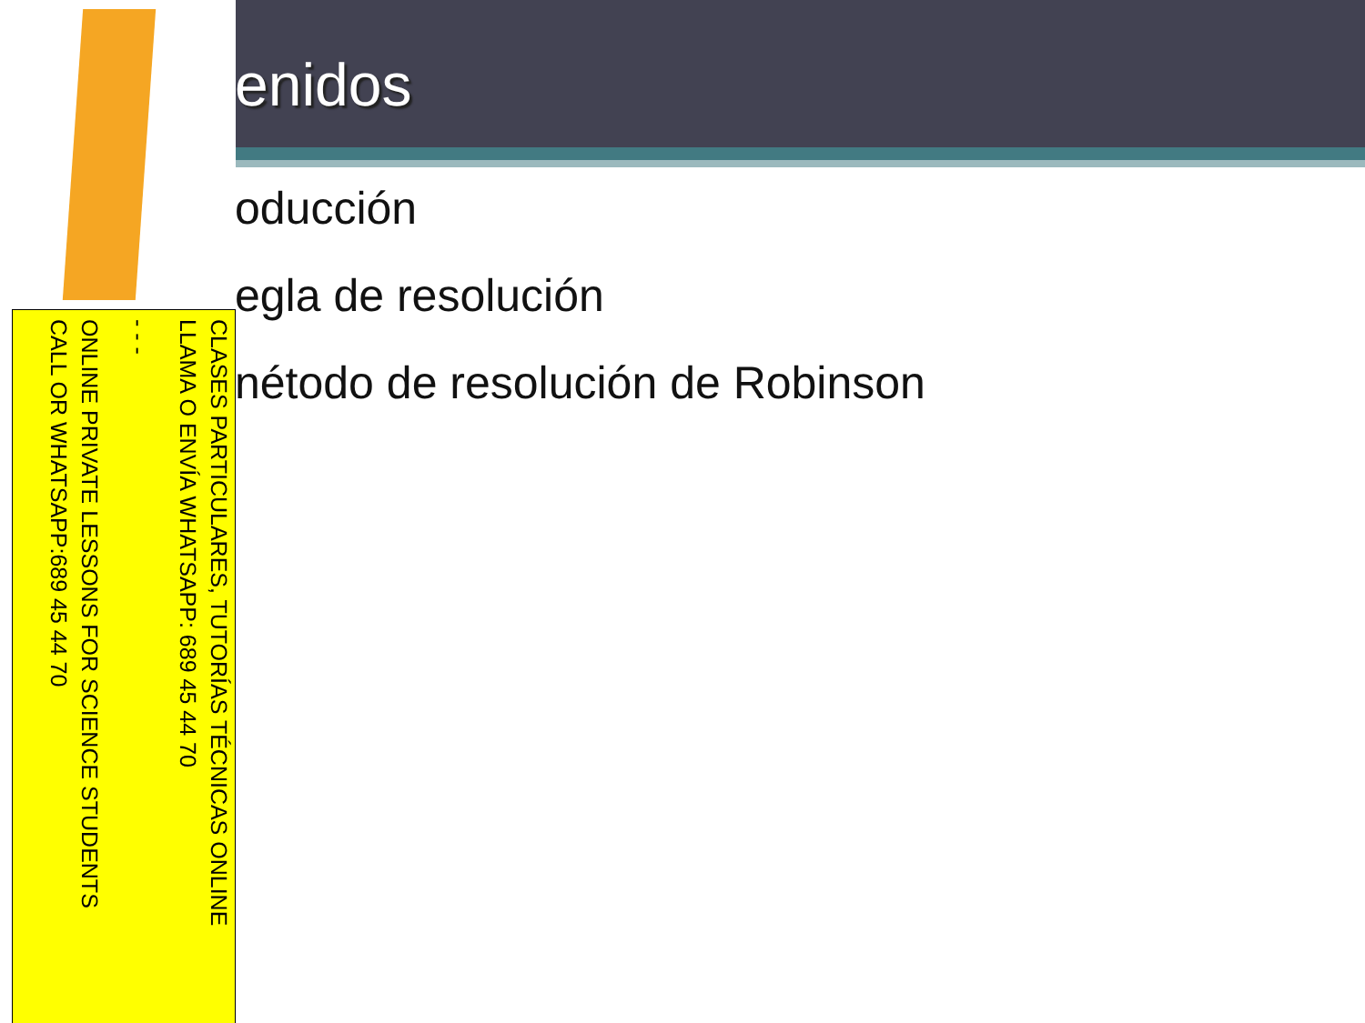enidos
oducción
egla de resolución
nétodo de resolución de Robinson
CLASES PARTICULARES, TUTORÍAS TÉCNICAS ONLINE
LLAMA O ENVÍA WHATSAPP: 689 45 44 70
- - -
ONLINE PRIVATE LESSONS FOR SCIENCE STUDENTS
CALL OR WHATSAPP:689 45 44 70